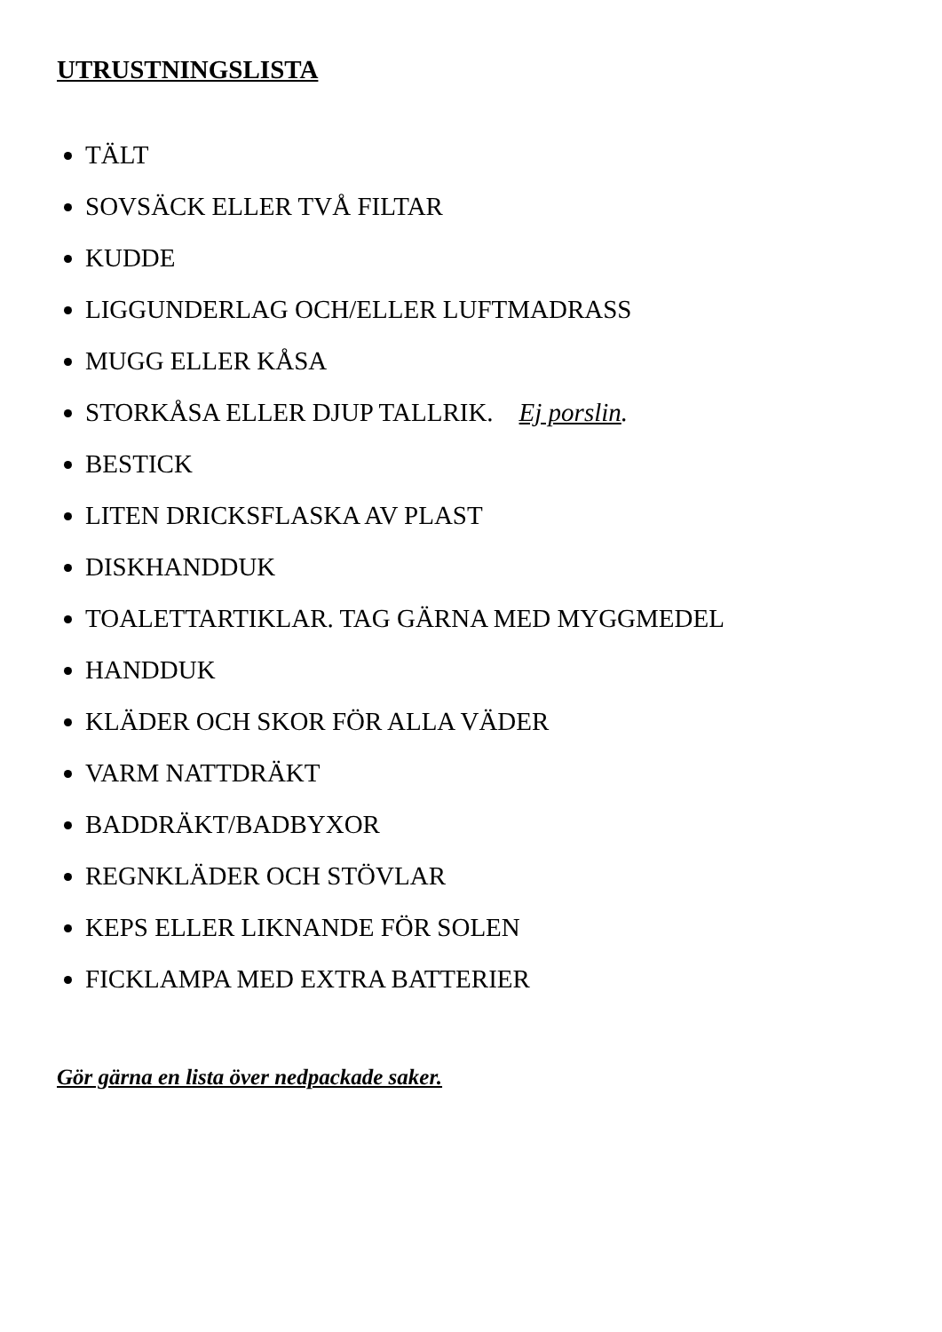UTRUSTNINGSLISTA
TÄLT
SOVSÄCK ELLER TVÅ FILTAR
KUDDE
LIGGUNDERLAG OCH/ELLER LUFTMADRASS
MUGG ELLER KÅSA
STORKÅSA ELLER DJUP TALLRIK. Ej porslin.
BESTICK
LITEN DRICKSFLASKA AV PLAST
DISKHANDDUK
TOALETTARTIKLAR. TAG GÄRNA MED MYGGMEDEL
HANDDUK
KLÄDER OCH SKOR FÖR ALLA VÄDER
VARM NATTDRÄKT
BADDRÄKT/BADBYXOR
REGNKLÄDER OCH STÖVLAR
KEPS ELLER LIKNANDE FÖR SOLEN
FICKLAMPA MED EXTRA BATTERIER
Gör gärna en lista över nedpackade saker.